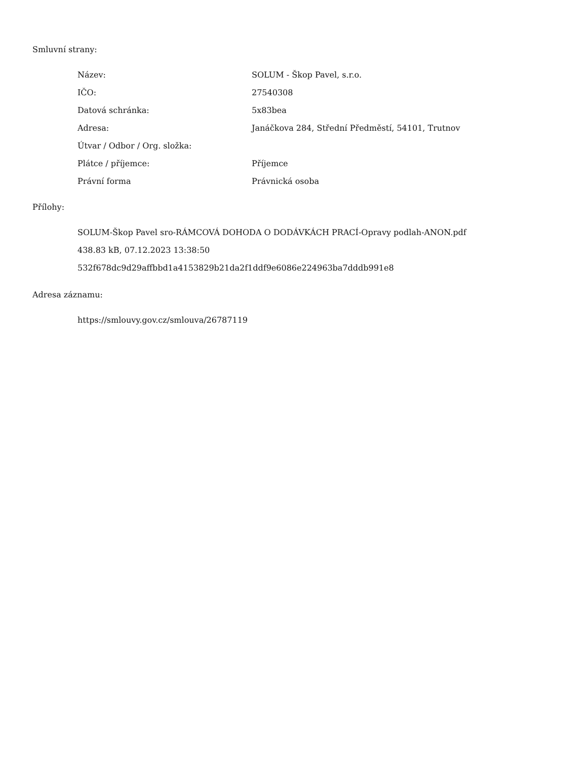Smluvní strany:
| Název: | SOLUM - Škop Pavel, s.r.o. |
| IČO: | 27540308 |
| Datová schránka: | 5x83bea |
| Adresa: | Janáčkova 284, Střední Předměstí, 54101, Trutnov |
| Útvar / Odbor / Org. složka: | |
| Plátce / příjemce: | Příjemce |
| Právní forma | Právnická osoba |
Přílohy:
SOLUM-Škop Pavel sro-RÁMCOVÁ DOHODA O DODÁVKÁCH PRACÍ-Opravy podlah-ANON.pdf
438.83 kB, 07.12.2023 13:38:50
532f678dc9d29affbbd1a4153829b21da2f1ddf9e6086e224963ba7dddb991e8
Adresa záznamu:
https://smlouvy.gov.cz/smlouva/26787119